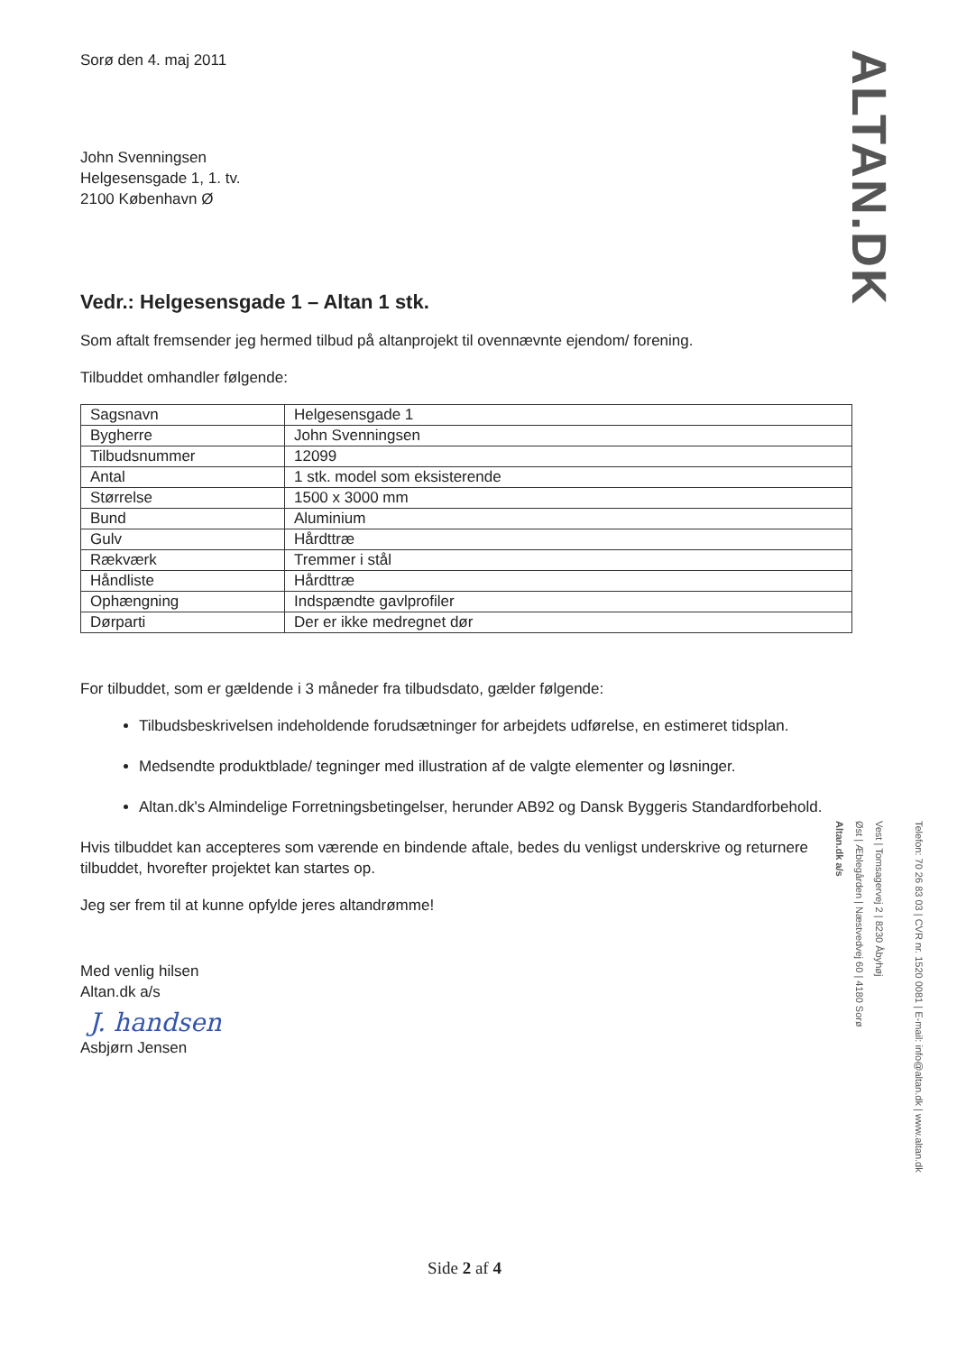ALTAN.DK
Sorø den 4. maj 2011
John Svenningsen
Helgesensgade 1, 1. tv.
2100 København Ø
Vedr.: Helgesensgade 1 – Altan 1 stk.
Som aftalt fremsender jeg hermed tilbud på altanprojekt til ovennævnte ejendom/ forening.
Tilbuddet omhandler følgende:
| Sagsnavn | Helgesensgade 1 |
| Bygherre | John Svenningsen |
| Tilbudsnummer | 12099 |
| Antal | 1 stk. model som eksisterende |
| Størrelse | 1500 x 3000 mm |
| Bund | Aluminium |
| Gulv | Hårdttræ |
| Rækværk | Tremmer i stål |
| Håndliste | Hårdttræ |
| Ophængning | Indspændte gavlprofiler |
| Dørparti | Der er ikke medregnet dør |
For tilbuddet, som er gældende i 3 måneder fra tilbudsdato, gælder følgende:
Tilbudsbeskrivelsen indeholdende forudsætninger for arbejdets udførelse, en estimeret tidsplan.
Medsendte produktblade/ tegninger med illustration af de valgte elementer og løsninger.
Altan.dk's Almindelige Forretningsbetingelser, herunder AB92 og Dansk Byggeris Standardforbehold.
Hvis tilbuddet kan accepteres som værende en bindende aftale, bedes du venligst underskrive og returnere tilbuddet, hvorefter projektet kan startes op.
Jeg ser frem til at kunne opfylde jeres altandrømme!
Med venlig hilsen
Altan.dk a/s
J. handsen
Asbjørn Jensen
Telefon: 70 26 83 03 | CVR nr. 1520 0081 | E-mail: info@altan.dk | www.altan.dk
Vest | Tomsagervej 2 | 8230 Åbyhøj
Øst | Æblegården | Næstvedvej 60 | 4180 Sorø
Altan.dk a/s
Side 2 af 4